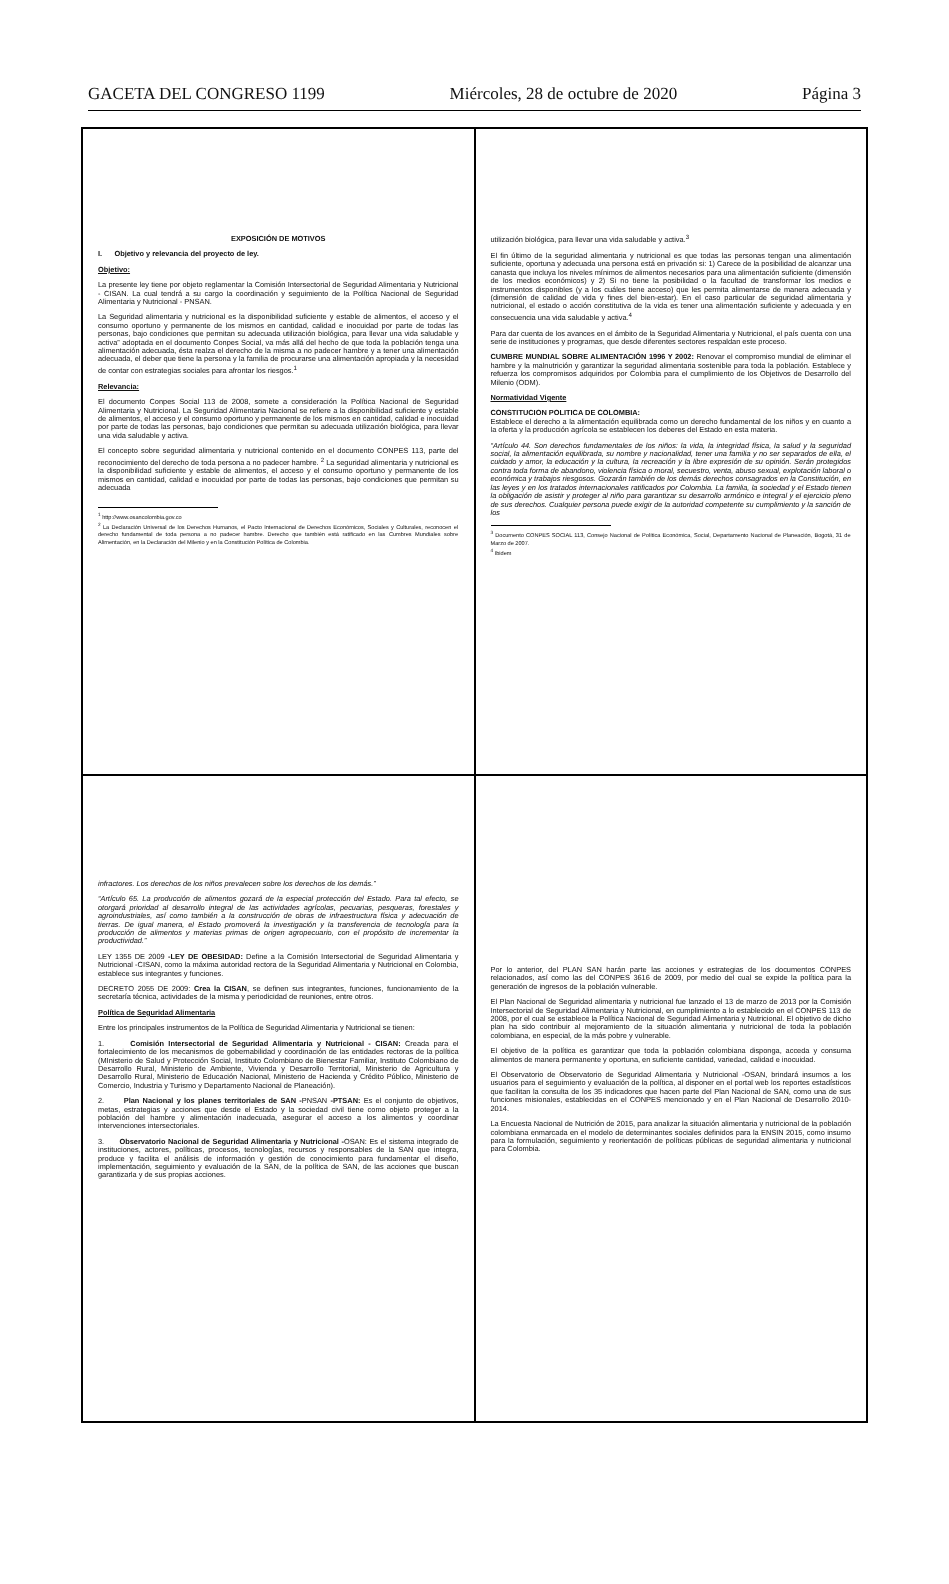GACETA DEL CONGRESO 1199 Miércoles, 28 de octubre de 2020 Página 3
EXPOSICIÓN DE MOTIVOS
I. Objetivo y relevancia del proyecto de ley.
Objetivo:
La presente ley tiene por objeto reglamentar la Comisión Intersectorial de Seguridad Alimentaria y Nutricional - CISAN. La cual tendrá a su cargo la coordinación y seguimiento de la Política Nacional de Seguridad Alimentaria y Nutricional - PNSAN.
La Seguridad alimentaria y nutricional es la disponibilidad suficiente y estable de alimentos, el acceso y el consumo oportuno y permanente de los mismos en cantidad, calidad e inocuidad por parte de todas las personas, bajo condiciones que permitan su adecuada utilización biológica, para llevar una vida saludable y activa” adoptada en el documento Conpes Social, va más allá del hecho de que toda la población tenga una alimentación adecuada, ésta realza el derecho de la misma a no padecer hambre y a tener una alimentación adecuada, el deber que tiene la persona y la familia de procurarse una alimentación apropiada y la necesidad de contar con estrategias sociales para afrontar los riesgos.<sup>1</sup>
Relevancia:
El documento Conpes Social 113 de 2008, somete a consideración la Política Nacional de Seguridad Alimentaria y Nutricional. La Seguridad Alimentaria Nacional se refiere a la disponibilidad suficiente y estable de alimentos, el acceso y el consumo oportuno y permanente de los mismos en cantidad, calidad e inocuidad por parte de todas las personas, bajo condiciones que permitan su adecuada utilización biológica, para llevar una vida saludable y activa.
El concepto sobre seguridad alimentaria y nutricional contenido en el documento CONPES 113, parte del reconocimiento del derecho de toda persona a no padecer hambre. <sup>2</sup> La seguridad alimentaria y nutricional es la disponibilidad suficiente y estable de alimentos, el acceso y el consumo oportuno y permanente de los mismos en cantidad, calidad e inocuidad por parte de todas las personas, bajo condiciones que permitan su adecuada
<sup>1</sup> http://www.osancolombia.gov.co
<sup>2</sup> La Declaración Universal de los Derechos Humanos, el Pacto Internacional de Derechos Económicos, Sociales y Culturales, reconocen el derecho fundamental de toda persona a no padecer hambre. Derecho que también está ratificado en las Cumbres Mundiales sobre Alimentación, en la Declaración del Milenio y en la Constitución Política de Colombia.
utilización biológica, para llevar una vida saludable y activa.<sup>3</sup>
El fin último de la seguridad alimentaria y nutricional es que todas las personas tengan una alimentación suficiente, oportuna y adecuada una persona está en privación si: 1) Carece de la posibilidad de alcanzar una canasta que incluya los niveles mínimos de alimentos necesarios para una alimentación suficiente (dimensión de los medios económicos) y 2) Si no tiene la posibilidad o la facultad de transformar los medios e instrumentos disponibles (y a los cuáles tiene acceso) que les permita alimentarse de manera adecuada y (dimensión de calidad de vida y fines del bien-estar). En el caso particular de seguridad alimentaria y nutricional, el estado o acción constitutiva de la vida es tener una alimentación suficiente y adecuada y en consecuencia una vida saludable y activa.<sup>4</sup>
Para dar cuenta de los avances en el ámbito de la Seguridad Alimentaria y Nutricional, el país cuenta con una serie de instituciones y programas, que desde diferentes sectores respaldan este proceso.
CUMBRE MUNDIAL SOBRE ALIMENTACIÓN 1996 Y 2002: Renovar el compromiso mundial de eliminar el hambre y la malnutrición y garantizar la seguridad alimentaria sostenible para toda la población. Establece y refuerza los compromisos adquiridos por Colombia para el cumplimiento de los Objetivos de Desarrollo del Milenio (ODM).
Normatividad Vigente
CONSTITUCION POLITICA DE COLOMBIA:
Establece el derecho a la alimentación equilibrada como un derecho fundamental de los niños y en cuanto a la oferta y la producción agrícola se establecen los deberes del Estado en esta materia.
“Artículo 44. Son derechos fundamentales de los niños: la vida, la integridad física, la salud y la seguridad social, la alimentación equilibrada, su nombre y nacionalidad, tener una familia y no ser separados de ella, el cuidado y amor, la educación y la cultura, la recreación y la libre expresión de su opinión. Serán protegidos contra toda forma de abandono, violencia física o moral, secuestro, venta, abuso sexual, explotación laboral o económica y trabajos riesgosos. Gozarán también de los demás derechos consagrados en la Constitución, en las leyes y en los tratados internacionales ratificados por Colombia. La familia, la sociedad y el Estado tienen la obligación de asistir y proteger al niño para garantizar su desarrollo armónico e integral y el ejercicio pleno de sus derechos. Cualquier persona puede exigir de la autoridad competente su cumplimiento y la sanción de los
<sup>3</sup> Documento CONPES SOCIAL 113, Consejo Nacional de Política Económica, Social, Departamento Nacional de Planeación, Bogotá, 31 de Marzo de 2007.
<sup>4</sup> Ibidem
infractores. Los derechos de los niños prevalecen sobre los derechos de los demás.”
“Artículo 65. La producción de alimentos gozará de la especial protección del Estado. Para tal efecto, se otorgará prioridad al desarrollo integral de las actividades agrícolas, pecuarias, pesqueras, forestales y agroindustriales, así como también a la construcción de obras de infraestructura física y adecuación de tierras. De igual manera, el Estado promoverá la investigación y la transferencia de tecnología para la producción de alimentos y materias primas de origen agropecuario, con el propósito de incrementar la productividad.”
LEY 1355 DE 2009 -LEY DE OBESIDAD: Define a la Comisión Intersectorial de Seguridad Alimentaria y Nutricional -CISAN, como la máxima autoridad rectora de la Seguridad Alimentaria y Nutricional en Colombia, establece sus integrantes y funciones.
DECRETO 2055 DE 2009: Crea la CISAN, se definen sus integrantes, funciones, funcionamiento de la secretaría técnica, actividades de la misma y periodicidad de reuniones, entre otros.
Política de Seguridad Alimentaria
Entre los principales instrumentos de la Política de Seguridad Alimentaria y Nutricional se tienen:
1. Comisión Intersectorial de Seguridad Alimentaria y Nutricional - CISAN: Creada para el fortalecimiento de los mecanismos de gobernabilidad y coordinación de las entidades rectoras de la política (MInisterio de Salud y Protección Social, Instituto Colombiano de Bienestar Familiar, Instituto Colombiano de Desarrollo Rural, Ministerio de Ambiente, Vivienda y Desarrollo Territorial, Ministerio de Agricultura y Desarrollo Rural, Ministerio de Educación Nacional, Ministerio de Hacienda y Crédito Público, Ministerio de Comercio, Industria y Turismo y Departamento Nacional de Planeación).
2. Plan Nacional y los planes territoriales de SAN -PNSAN -PTSAN: Es el conjunto de objetivos, metas, estrategias y acciones que desde el Estado y la sociedad civil tiene como objeto proteger a la población del hambre y alimentación inadecuada, asegurar el acceso a los alimentos y coordinar intervenciones intersectoriales.
3. Observatorio Nacional de Seguridad Alimentaria y Nutricional -OSAN: Es el sistema integrado de instituciones, actores, políticas, procesos, tecnologías, recursos y responsables de la SAN que integra, produce y facilita el análisis de información y gestión de conocimiento para fundamentar el diseño, implementación, seguimiento y evaluación de la SAN, de la política de SAN, de las acciones que buscan garantizarla y de sus propias acciones.
Por lo anterior, del PLAN SAN harán parte las acciones y estrategias de los documentos CONPES relacionados, así como las del CONPES 3616 de 2009, por medio del cual se expide la política para la generación de ingresos de la población vulnerable.
El Plan Nacional de Seguridad alimentaria y nutricional fue lanzado el 13 de marzo de 2013 por la Comisión Intersectorial de Seguridad Alimentaria y Nutricional, en cumplimiento a lo establecido en el CONPES 113 de 2008, por el cual se establece la Política Nacional de Seguridad Alimentaria y Nutricional. El objetivo de dicho plan ha sido contribuir al mejoramiento de la situación alimentaria y nutricional de toda la población colombiana, en especial, de la más pobre y vulnerable.
El objetivo de la política es garantizar que toda la población colombiana disponga, acceda y consuma alimentos de manera permanente y oportuna, en suficiente cantidad, variedad, calidad e inocuidad.
El Observatorio de Observatorio de Seguridad Alimentaria y Nutricional -OSAN, brindará insumos a los usuarios para el seguimiento y evaluación de la política, al disponer en el portal web los reportes estadísticos que facilitan la consulta de los 35 indicadores que hacen parte del Plan Nacional de SAN, como una de sus funciones misionales, establecidas en el CONPES mencionado y en el Plan Nacional de Desarrollo 2010-2014.
La Encuesta Nacional de Nutrición de 2015, para analizar la situación alimentaria y nutricional de la población colombiana enmarcada en el modelo de determinantes sociales definidos para la ENSIN 2015, como insumo para la formulación, seguimiento y reorientación de políticas públicas de seguridad alimentaria y nutricional para Colombia.